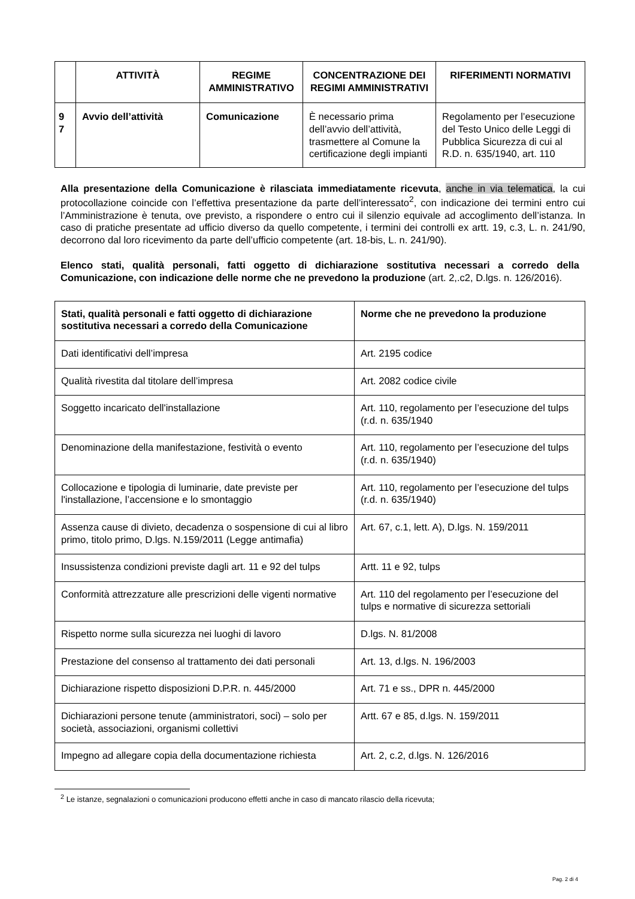| | ATTIVITÀ | REGIME AMMINISTRATIVO | CONCENTRAZIONE DEI REGIMI AMMINISTRATIVI | RIFERIMENTI NORMATIVI |
| --- | --- | --- | --- | --- |
| 9 7 | Avvio dell’attività | Comunicazione | È necessario prima dell’avvio dell’attività, trasmettere al Comune la certificazione degli impianti | Regolamento per l’esecuzione del Testo Unico delle Leggi di Pubblica Sicurezza di cui al R.D. n. 635/1940, art. 110 |
Alla presentazione della Comunicazione è rilasciata immediatamente ricevuta, anche in via telematica, la cui protocollazione coincide con l’effettiva presentazione da parte dell’interessato<sup>2</sup>, con indicazione dei termini entro cui l’Amministrazione è tenuta, ove previsto, a rispondere o entro cui il silenzio equivale ad accoglimento dell’istanza. In caso di pratiche presentate ad ufficio diverso da quello competente, i termini dei controlli ex artt. 19, c.3, L. n. 241/90, decorrono dal loro ricevimento da parte dell’ufficio competente (art. 18-bis, L. n. 241/90).
Elenco stati, qualità personali, fatti oggetto di dichiarazione sostitutiva necessari a corredo della Comunicazione, con indicazione delle norme che ne prevedono la produzione (art. 2,.c2, D.lgs. n. 126/2016).
| Stati, qualità personali e fatti oggetto di dichiarazione sostitutiva necessari a corredo della Comunicazione | Norme che ne prevedono la produzione |
| Dati identificativi dell’impresa | Art. 2195 codice |
| Qualità rivestita dal titolare dell’impresa | Art. 2082 codice civile |
| Soggetto incaricato dell'installazione | Art. 110, regolamento per l’esecuzione del tulps (r.d. n. 635/1940 |
| Denominazione della manifestazione, festività o evento | Art. 110, regolamento per l’esecuzione del tulps (r.d. n. 635/1940) |
| Collocazione e tipologia di luminarie, date previste per l'installazione, l’accensione e lo smontaggio | Art. 110, regolamento per l’esecuzione del tulps (r.d. n. 635/1940) |
| Assenza cause di divieto, decadenza o sospensione di cui al libro primo, titolo primo, D.lgs. N.159/2011 (Legge antimafia) | Art. 67, c.1, lett. A), D.lgs. N. 159/2011 |
| Insussistenza condizioni previste dagli art. 11 e 92 del tulps | Artt. 11 e 92, tulps |
| Conformità attrezzature alle prescrizioni delle vigenti normative | Art. 110 del regolamento per l’esecuzione del tulps e normative di sicurezza settoriali |
| Rispetto norme sulla sicurezza nei luoghi di lavoro | D.lgs. N. 81/2008 |
| Prestazione del consenso al trattamento dei dati personali | Art. 13, d.lgs. N. 196/2003 |
| Dichiarazione rispetto disposizioni D.P.R. n. 445/2000 | Art. 71 e ss., DPR n. 445/2000 |
| Dichiarazioni persone tenute (amministratori, soci) – solo per società, associazioni, organismi collettivi | Artt. 67 e 85, d.lgs. N. 159/2011 |
| Impegno ad allegare copia della documentazione richiesta | Art. 2, c.2, d.lgs. N. 126/2016 |
<sup>2</sup> Le istanze, segnalazioni o comunicazioni producono effetti anche in caso di mancato rilascio della ricevuta;
Pag. 2 di 4